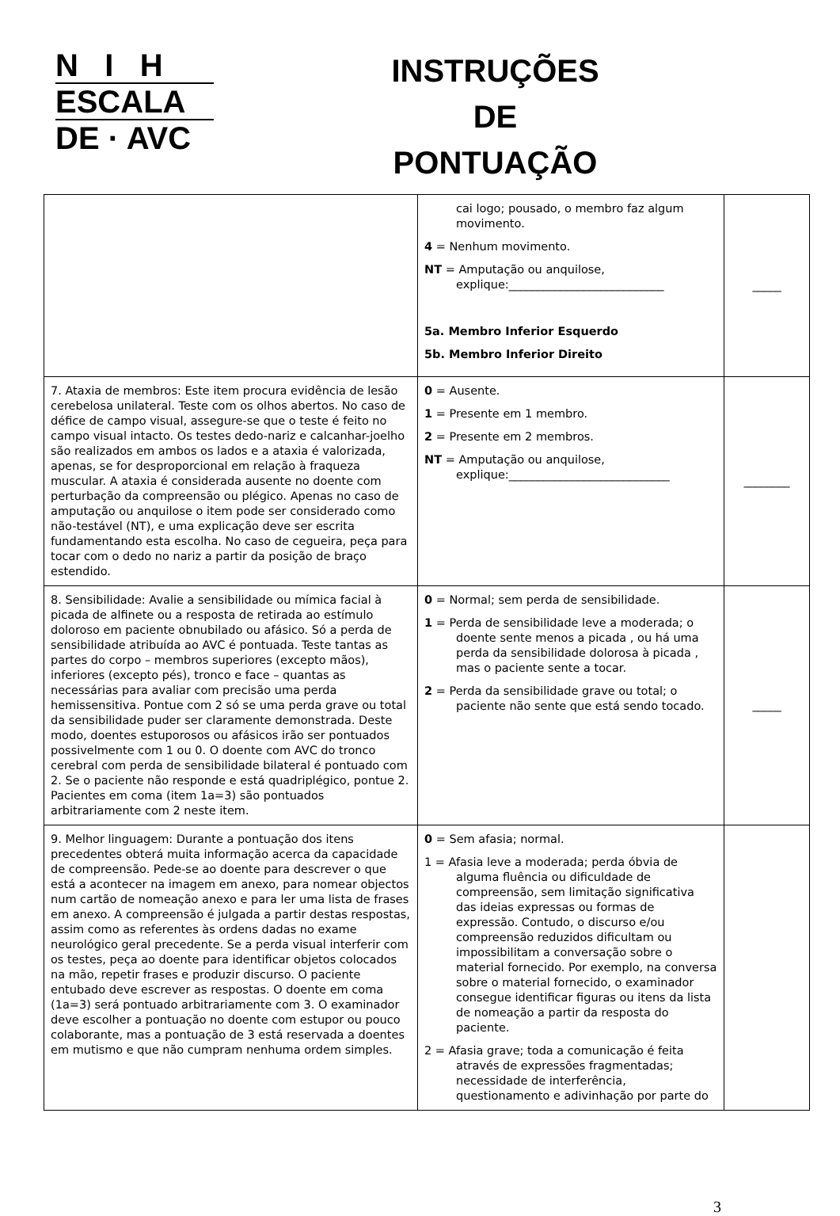N I H
ESCALA
DE · AVC
INSTRUÇÕES
DE
PONTUAÇÃO
| | cai logo; pousado, o membro faz algum movimento. 4 = Nenhum movimento. NT = Amputação ou anquilose, explique:___________________________ 5a. Membro Inferior Esquerdo 5b. Membro Inferior Direito | _____ |
| 7. Ataxia de membros: Este item procura evidência de lesão cerebelosa unilateral. Teste com os olhos abertos. No caso de défice de campo visual, assegure-se que o teste é feito no campo visual intacto. Os testes dedo-nariz e calcanhar-joelho são realizados em ambos os lados e a ataxia é valorizada, apenas, se for desproporcional em relação à fraqueza muscular. A ataxia é considerada ausente no doente com perturbação da compreensão ou plégico. Apenas no caso de amputação ou anquilose o item pode ser considerado como não-testável (NT), e uma explicação deve ser escrita fundamentando esta escolha. No caso de cegueira, peça para tocar com o dedo no nariz a partir da posição de braço estendido. | 0 = Ausente. 1 = Presente em 1 membro. 2 = Presente em 2 membros. NT = Amputação ou anquilose, explique:____________________________ | ________ |
| 8. Sensibilidade: Avalie a sensibilidade ou mímica facial à picada de alfinete ou a resposta de retirada ao estímulo doloroso em paciente obnubilado ou afásico. Só a perda de sensibilidade atribuída ao AVC é pontuada. Teste tantas as partes do corpo – membros superiores (excepto mãos), inferiores (excepto pés), tronco e face – quantas as necessárias para avaliar com precisão uma perda hemissensitiva. Pontue com 2 só se uma perda grave ou total da sensibilidade puder ser claramente demonstrada. Deste modo, doentes estuporosos ou afásicos irão ser pontuados possivelmente com 1 ou 0. O doente com AVC do tronco cerebral com perda de sensibilidade bilateral é pontuado com 2. Se o paciente não responde e está quadriplégico, pontue 2. Pacientes em coma (item 1a=3) são pontuados arbitrariamente com 2 neste item. | 0 = Normal; sem perda de sensibilidade. 1 = Perda de sensibilidade leve a moderada; o doente sente menos a picada , ou há uma perda da sensibilidade dolorosa à picada , mas o paciente sente a tocar. 2 = Perda da sensibilidade grave ou total; o paciente não sente que está sendo tocado. | _____ |
| 9. Melhor linguagem: Durante a pontuação dos itens precedentes obterá muita informação acerca da capacidade de compreensão. Pede-se ao doente para descrever o que está a acontecer na imagem em anexo, para nomear objectos num cartão de nomeação anexo e para ler uma lista de frases em anexo. A compreensão é julgada a partir destas respostas, assim como as referentes às ordens dadas no exame neurológico geral precedente. Se a perda visual interferir com os testes, peça ao doente para identificar objetos colocados na mão, repetir frases e produzir discurso. O paciente entubado deve escrever as respostas. O doente em coma (1a=3) será pontuado arbitrariamente com 3. O examinador deve escolher a pontuação no doente com estupor ou pouco colaborante, mas a pontuação de 3 está reservada a doentes em mutismo e que não cumpram nenhuma ordem simples. | 0 = Sem afasia; normal. 1 = Afasia leve a moderada; perda óbvia de alguma fluência ou dificuldade de compreensão, sem limitação significativa das ideias expressas ou formas de expressão. Contudo, o discurso e/ou compreensão reduzidos dificultam ou impossibilitam a conversação sobre o material fornecido. Por exemplo, na conversa sobre o material fornecido, o examinador consegue identificar figuras ou itens da lista de nomeação a partir da resposta do paciente. 2 = Afasia grave; toda a comunicação é feita através de expressões fragmentadas; necessidade de interferência, questionamento e adivinhação por parte do | |
3